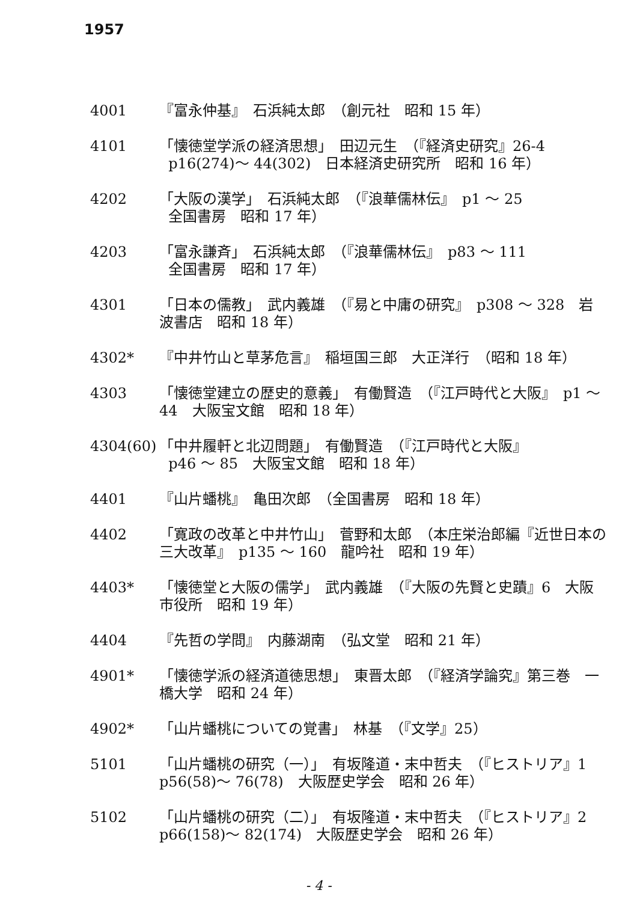1957
4001 『富永仲基』　石浜純太郎　（創元社　昭和 15 年）
4101 「懐徳堂学派の経済思想」　田辺元生　（『経済史研究』26-4
p16(274)～ 44(302)　日本経済史研究所　昭和 16 年）
4202 「大阪の漢学」　石浜純太郎　（『浪華儒林伝』　p1 ～ 25
全国書房　昭和 17 年）
4203 「富永謙斉」　石浜純太郎　（『浪華儒林伝』　p83 ～ 111
全国書房　昭和 17 年）
4301 「日本の儒教」　武内義雄　（『易と中庸の研究』　p308 ～ 328　岩波書店　昭和 18 年）
4302* 『中井竹山と草茅危言』　稲垣国三郎　大正洋行　（昭和 18 年）
4303 「懐徳堂建立の歴史的意義」　有働賢造　（『江戸時代と大阪』　p1 ～ 44　大阪宝文館　昭和 18 年）
4304(60)
「中井履軒と北辺問題」　有働賢造　（『江戸時代と大阪』
p46 ～ 85　大阪宝文館　昭和 18 年）
4401 『山片蟠桃』　亀田次郎　（全国書房　昭和 18 年）
4402 「寛政の改革と中井竹山」　菅野和太郎　（本庄栄治郎編『近世日本の三大改革』　p135 ～ 160　龍吟社　昭和 19 年）
4403* 「懐徳堂と大阪の儒学」　武内義雄　（『大阪の先賢と史蹟』6　大阪市役所　昭和 19 年）
4404 『先哲の学問』　内藤湖南　（弘文堂　昭和 21 年）
4901* 「懐徳学派の経済道徳思想」　東晋太郎　（『経済学論究』第三巻　一橋大学　昭和 24 年）
4902* 「山片蟠桃についての覚書」　林基　（『文学』25）
5101 「山片蟠桃の研究（一）」　有坂隆道・末中哲夫　（『ヒストリア』1　p56(58)～ 76(78)　大阪歴史学会　昭和 26 年）
5102 「山片蟠桃の研究（二）」　有坂隆道・末中哲夫　（『ヒストリア』2　p66(158)～ 82(174)　大阪歴史学会　昭和 26 年）
- 4 -